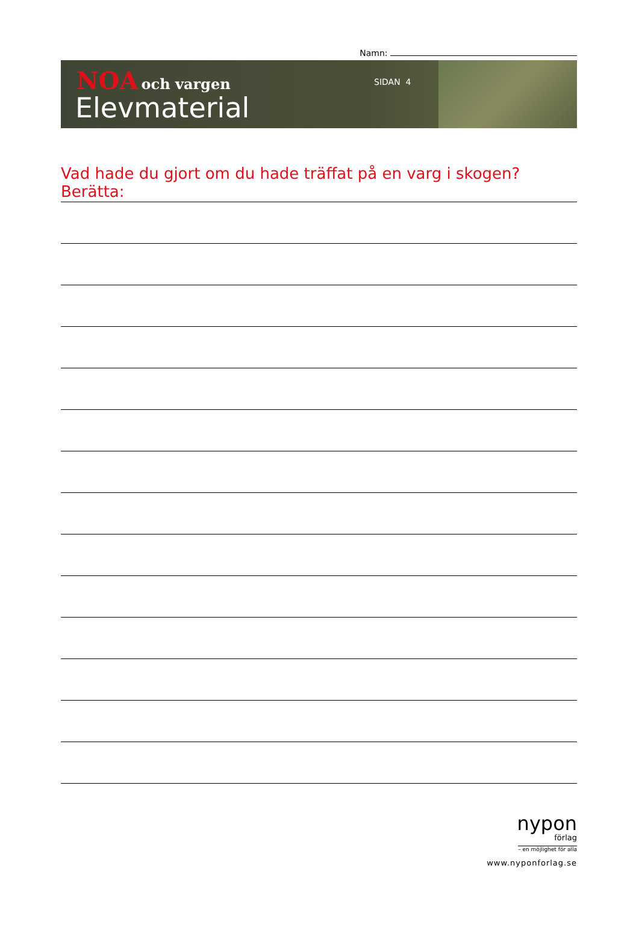Namn:
NOA och vargen
Elevmaterial
SIDAN 4
Vad hade du gjort om du hade träffat på en varg i skogen? Berätta:
nypon
förlag
– en möjlighet för alla
www.nyponforlag.se